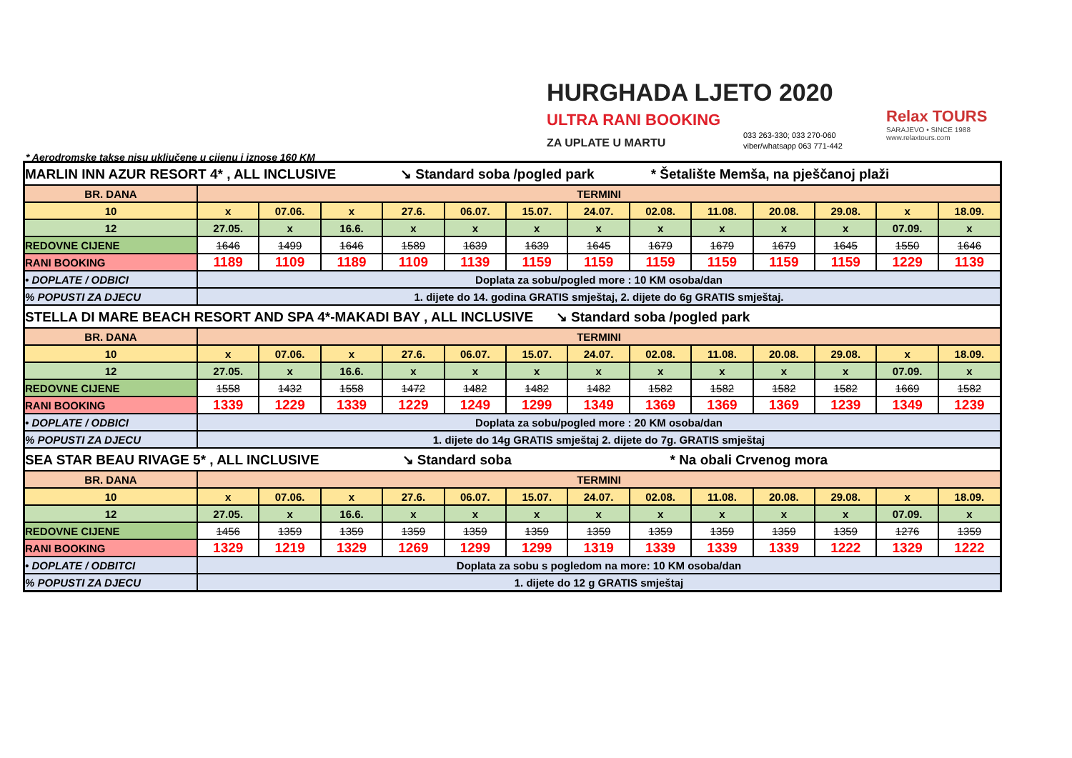HURGHADA LJETO 2020
ULTRA RANI BOOKING
ZA UPLATE U MARTU
033 263-330; 033 270-060
viber/whatsapp 063 771-442
Relax TOURS
SARAJEVO • SINCE 1988
www.relaxtours.com
* Aerodromske takse nisu uključene u cijenu i iznose 160 KM
| MARLIN INN AZUR RESORT 4* , ALL INCLUSIVE ↘ Standard soba /pogled park * Šetalište Memša, na pješčanoj plaži | | | | | | | | | | | | | |
| BR. DANA | TERMINI | | | | | | | | | | | | |
| 10 | x | 07.06. | x | 27.6. | 06.07. | 15.07. | 24.07. | 02.08. | 11.08. | 20.08. | 29.08. | x | 18.09. |
| 12 | 27.05. | x | 16.6. | x | x | x | x | x | x | x | x | 07.09. | x |
| REDOVNE CIJENE | 1646 | 1499 | 1646 | 1589 | 1639 | 1639 | 1645 | 1679 | 1679 | 1679 | 1645 | 1550 | 1646 |
| RANI BOOKING | 1189 | 1109 | 1189 | 1109 | 1139 | 1159 | 1159 | 1159 | 1159 | 1159 | 1159 | 1229 | 1139 |
| • DOPLATE / ODBICI | Doplata za sobu/pogled more : 10 KM osoba/dan | | | | | | | | | | | | |
| % POPUSTI ZA DJECU | 1. dijete do 14. godina GRATIS smještaj, 2. dijete do 6g GRATIS smještaj. | | | | | | | | | | | | |
| STELLA DI MARE BEACH RESORT AND SPA 4*-MAKADI BAY , ALL INCLUSIVE ↘ Standard soba /pogled park | | | | | | | | | | | | | |
| BR. DANA | TERMINI | | | | | | | | | | | | |
| 10 | x | 07.06. | x | 27.6. | 06.07. | 15.07. | 24.07. | 02.08. | 11.08. | 20.08. | 29.08. | x | 18.09. |
| 12 | 27.05. | x | 16.6. | x | x | x | x | x | x | x | x | 07.09. | x |
| REDOVNE CIJENE | 1558 | 1432 | 1558 | 1472 | 1482 | 1482 | 1482 | 1582 | 1582 | 1582 | 1582 | 1669 | 1582 |
| RANI BOOKING | 1339 | 1229 | 1339 | 1229 | 1249 | 1299 | 1349 | 1369 | 1369 | 1369 | 1239 | 1349 | 1239 |
| • DOPLATE / ODBICI | Doplata za sobu/pogled more : 20 KM osoba/dan | | | | | | | | | | | | |
| % POPUSTI ZA DJECU | 1. dijete do 14g GRATIS smještaj 2. dijete do 7g. GRATIS smještaj | | | | | | | | | | | | |
| SEA STAR BEAU RIVAGE 5* , ALL INCLUSIVE ↘ Standard soba * Na obali Crvenog mora | | | | | | | | | | | | | |
| BR. DANA | TERMINI | | | | | | | | | | | | |
| 10 | x | 07.06. | x | 27.6. | 06.07. | 15.07. | 24.07. | 02.08. | 11.08. | 20.08. | 29.08. | x | 18.09. |
| 12 | 27.05. | x | 16.6. | x | x | x | x | x | x | x | x | 07.09. | x |
| REDOVNE CIJENE | 1456 | 1359 | 1359 | 1359 | 1359 | 1359 | 1359 | 1359 | 1359 | 1359 | 1359 | 1276 | 1359 |
| RANI BOOKING | 1329 | 1219 | 1329 | 1269 | 1299 | 1299 | 1319 | 1339 | 1339 | 1339 | 1222 | 1329 | 1222 |
| • DOPLATE / ODBITCI | Doplata za sobu s pogledom na more: 10 KM osoba/dan | | | | | | | | | | | | |
| % POPUSTI ZA DJECU | 1. dijete do 12 g GRATIS smještaj | | | | | | | | | | | | |